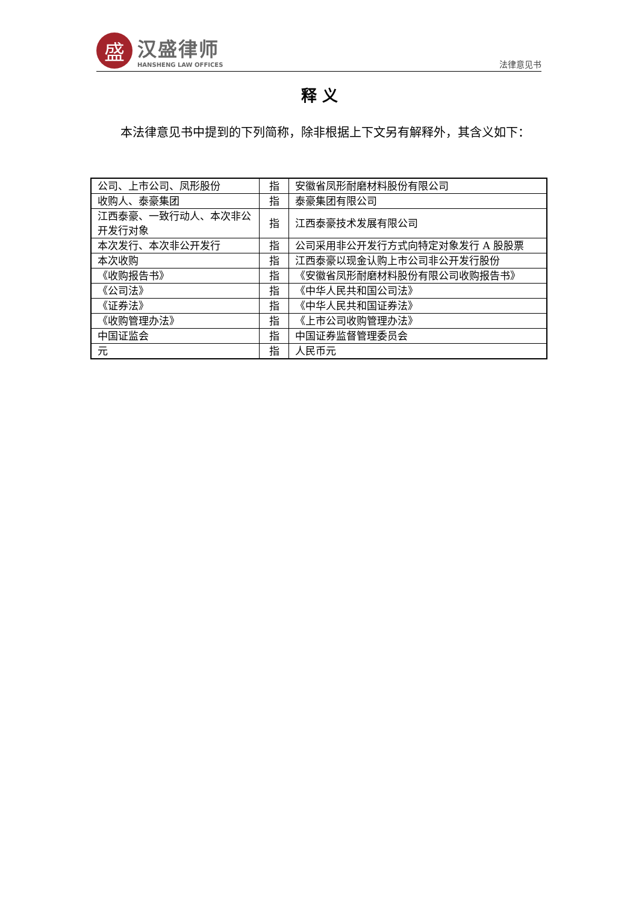盛
汉盛律师
HANSHENG LAW OFFICES
法律意见书
释 义
本法律意见书中提到的下列简称，除非根据上下文另有解释外，其含义如下：
| 公司、上市公司、凤形股份 | 指 | 安徽省凤形耐磨材料股份有限公司 |
| 收购人、泰豪集团 | 指 | 泰豪集团有限公司 |
| 江西泰豪、一致行动人、本次非公开发行对象 | 指 | 江西泰豪技术发展有限公司 |
| 本次发行、本次非公开发行 | 指 | 公司采用非公开发行方式向特定对象发行 A 股股票 |
| 本次收购 | 指 | 江西泰豪以现金认购上市公司非公开发行股份 |
| 《收购报告书》 | 指 | 《安徽省凤形耐磨材料股份有限公司收购报告书》 |
| 《公司法》 | 指 | 《中华人民共和国公司法》 |
| 《证券法》 | 指 | 《中华人民共和国证券法》 |
| 《收购管理办法》 | 指 | 《上市公司收购管理办法》 |
| 中国证监会 | 指 | 中国证券监督管理委员会 |
| 元 | 指 | 人民币元 |